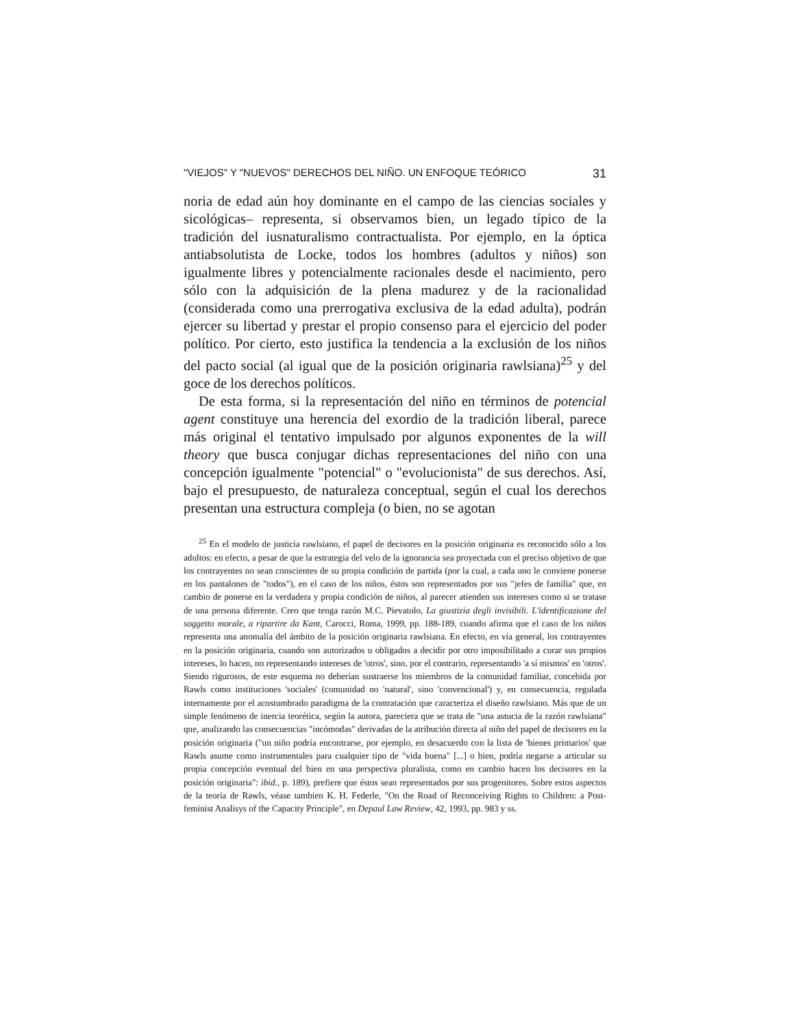"VIEJOS" Y "NUEVOS" DERECHOS DEL NIÑO. UN ENFOQUE TEÓRICO 31
noria de edad aún hoy dominante en el campo de las ciencias sociales y sicológicas– representa, si observamos bien, un legado típico de la tradición del iusnaturalismo contractualista. Por ejemplo, en la óptica antiabsolutista de Locke, todos los hombres (adultos y niños) son igualmente libres y potencialmente racionales desde el nacimiento, pero sólo con la adquisición de la plena madurez y de la racionalidad (considerada como una prerrogativa exclusiva de la edad adulta), podrán ejercer su libertad y prestar el propio consenso para el ejercicio del poder político. Por cierto, esto justifica la tendencia a la exclusión de los niños del pacto social (al igual que de la posición originaria rawlsiana)<sup>25</sup> y del goce de los derechos políticos.
De esta forma, si la representación del niño en términos de potencial agent constituye una herencia del exordio de la tradición liberal, parece más original el tentativo impulsado por algunos exponentes de la will theory que busca conjugar dichas representaciones del niño con una concepción igualmente "potencial" o "evolucionista" de sus derechos. Así, bajo el presupuesto, de naturaleza conceptual, según el cual los derechos presentan una estructura compleja (o bien, no se agotan
<sup>25</sup> En el modelo de justicia rawlsiano, el papel de decisores en la posición originaria es reconocido sólo a los adultos: en efecto, a pesar de que la estrategia del velo de la ignorancia sea proyectada con el preciso objetivo de que los contrayentes no sean conscientes de su propia condición de partida (por la cual, a cada uno le conviene ponerse en los pantalones de "todos"), en el caso de los niños, éstos son representados por sus "jefes de familia" que, en cambio de ponerse en la verdadera y propia condición de niños, al parecer atienden sus intereses como si se tratase de una persona diferente. Creo que tenga razón M.C. Pievatolo, La giustizia degli invisibili. L'identificazione del soggetto morale, a ripartire da Kant, Carocci, Roma, 1999, pp. 188-189, cuando afirma que el caso de los niños representa una anomalía del ámbito de la posición originaria rawlsiana. En efecto, en vía general, los contrayentes en la posición originaria, cuando son autorizados u obligados a decidir por otro imposibilitado a curar sus propios intereses, lo hacen, no representando intereses de 'otros', sino, por el contrario, representando 'a sí mismos' en 'otros'. Siendo rigurosos, de este esquema no deberían sustraerse los miembros de la comunidad familiar, concebida por Rawls como instituciones 'sociales' (comunidad no 'natural', sino 'convencional') y, en consecuencia, regulada internamente por el acostumbrado paradigma de la contratación que caracteriza el diseño rawlsiano. Más que de un simple fenómeno de inercia teorética, según la autora, pareciera que se trata de "una astucia de la razón rawlsiana" que, analizando las consecuencias "incómodas" derivadas de la atribución directa al niño del papel de decisores en la posición originaria ("un niño podría encontrarse, por ejemplo, en desacuerdo con la lista de 'bienes primarios' que Rawls asume como instrumentales para cualquier tipo de "vida buena" [...] o bien, podría negarse a articular su propia concepción eventual del bien en una perspectiva pluralista, como en cambio hacen los decisores en la posición originaria": ibid., p. 189), prefiere que éstos sean representados por sus progenitores. Sobre estos aspectos de la teoría de Rawls, véase tambien K. H. Federle, "On the Road of Reconceiving Rights to Children: a Post-feminist Analisys of the Capacity Principle", en Depaul Law Review, 42, 1993, pp. 983 y ss.